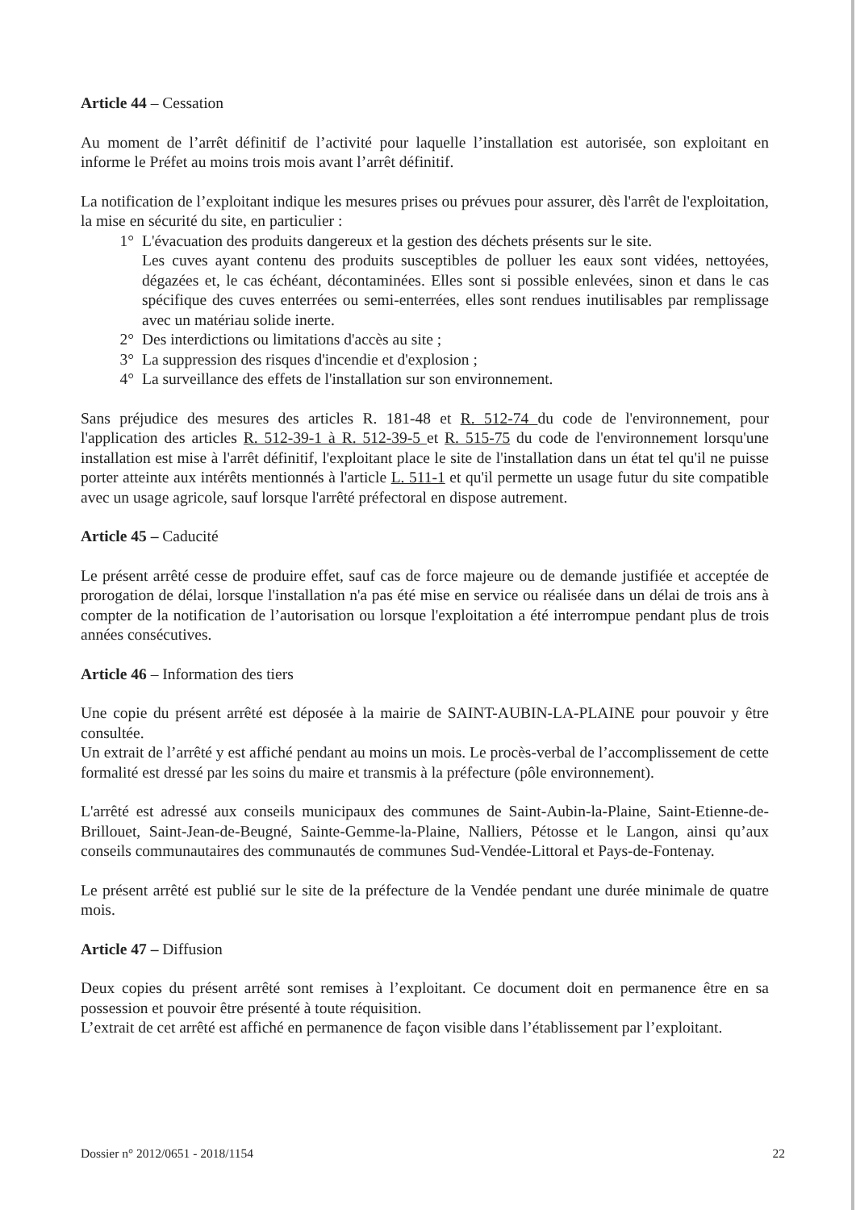Article 44 – Cessation
Au moment de l’arrêt définitif de l’activité pour laquelle l’installation est autorisée, son exploitant en informe le Préfet au moins trois mois avant l’arrêt définitif.
La notification de l’exploitant indique les mesures prises ou prévues pour assurer, dès l'arrêt de l'exploitation, la mise en sécurité du site, en particulier :
1° L'évacuation des produits dangereux et la gestion des déchets présents sur le site.
Les cuves ayant contenu des produits susceptibles de polluer les eaux sont vidées, nettoyées, dégazées et, le cas échéant, décontaminées. Elles sont si possible enlevées, sinon et dans le cas spécifique des cuves enterrées ou semi-enterrées, elles sont rendues inutilisables par remplissage avec un matériau solide inerte.
2° Des interdictions ou limitations d'accès au site ;
3° La suppression des risques d'incendie et d'explosion ;
4° La surveillance des effets de l'installation sur son environnement.
Sans préjudice des mesures des articles R. 181-48 et R. 512-74 du code de l'environnement, pour l'application des articles R. 512-39-1 à R. 512-39-5 et R. 515-75 du code de l'environnement lorsqu'une installation est mise à l'arrêt définitif, l'exploitant place le site de l'installation dans un état tel qu'il ne puisse porter atteinte aux intérêts mentionnés à l'article L. 511-1 et qu'il permette un usage futur du site compatible avec un usage agricole, sauf lorsque l'arrêté préfectoral en dispose autrement.
Article 45 – Caducité
Le présent arrêté cesse de produire effet, sauf cas de force majeure ou de demande justifiée et acceptée de prorogation de délai, lorsque l'installation n'a pas été mise en service ou réalisée dans un délai de trois ans à compter de la notification de l’autorisation ou lorsque l'exploitation a été interrompue pendant plus de trois années consécutives.
Article 46 – Information des tiers
Une copie du présent arrêté est déposée à la mairie de SAINT-AUBIN-LA-PLAINE pour pouvoir y être consultée.
Un extrait de l’arrêté y est affiché pendant au moins un mois. Le procès-verbal de l’accomplissement de cette formalité est dressé par les soins du maire et transmis à la préfecture (pôle environnement).
L'arrêté est adressé aux conseils municipaux des communes de Saint-Aubin-la-Plaine, Saint-Etienne-de-Brillouet, Saint-Jean-de-Beugné, Sainte-Gemme-la-Plaine, Nalliers, Pétosse et le Langon, ainsi qu’aux conseils communautaires des communautés de communes Sud-Vendée-Littoral et Pays-de-Fontenay.
Le présent arrêté est publié sur le site de la préfecture de la Vendée pendant une durée minimale de quatre mois.
Article 47 – Diffusion
Deux copies du présent arrêté sont remises à l’exploitant. Ce document doit en permanence être en sa possession et pouvoir être présenté à toute réquisition.
L’extrait de cet arrêté est affiché en permanence de façon visible dans l’établissement par l’exploitant.
Dossier n° 2012/0651 - 2018/1154 22